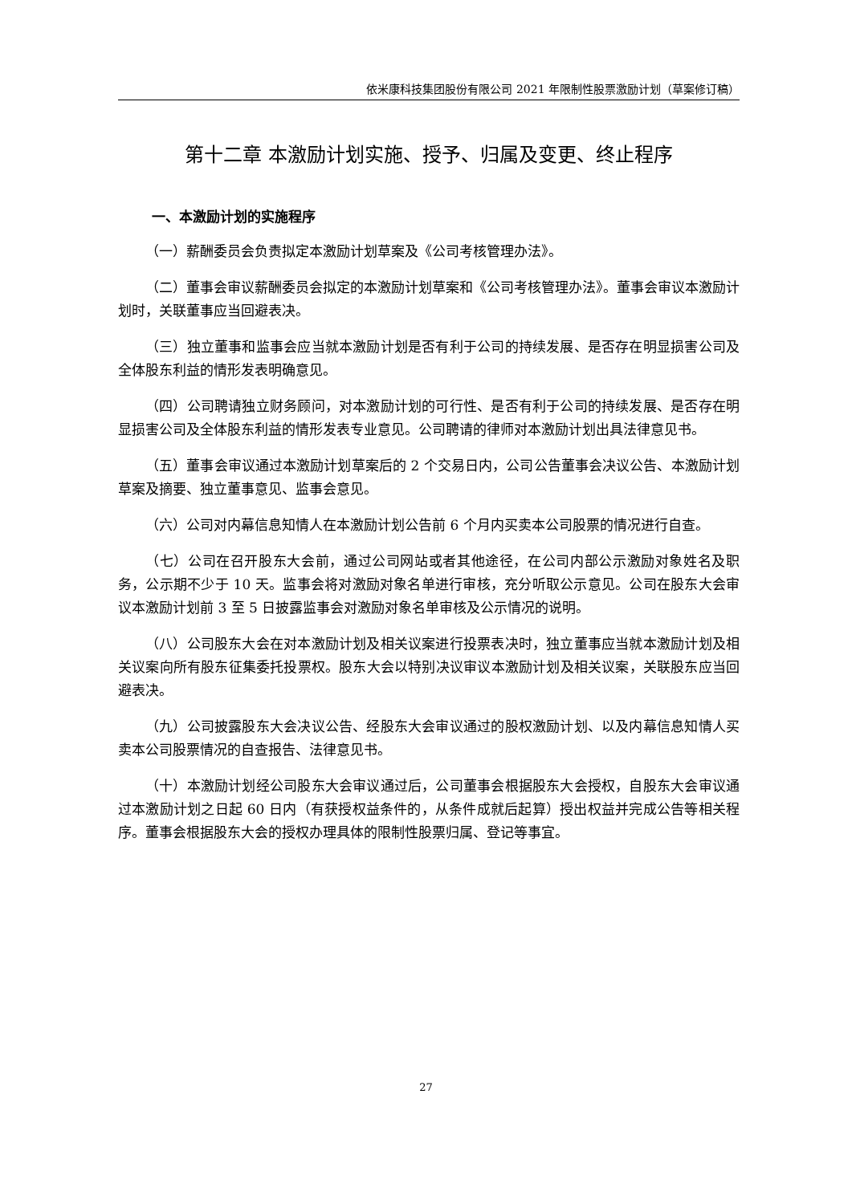依米康科技集团股份有限公司 2021 年限制性股票激励计划（草案修订稿）
第十二章 本激励计划实施、授予、归属及变更、终止程序
一、本激励计划的实施程序
（一）薪酬委员会负责拟定本激励计划草案及《公司考核管理办法》。
（二）董事会审议薪酬委员会拟定的本激励计划草案和《公司考核管理办法》。董事会审议本激励计划时，关联董事应当回避表决。
（三）独立董事和监事会应当就本激励计划是否有利于公司的持续发展、是否存在明显损害公司及全体股东利益的情形发表明确意见。
（四）公司聘请独立财务顾问，对本激励计划的可行性、是否有利于公司的持续发展、是否存在明显损害公司及全体股东利益的情形发表专业意见。公司聘请的律师对本激励计划出具法律意见书。
（五）董事会审议通过本激励计划草案后的 2 个交易日内，公司公告董事会决议公告、本激励计划草案及摘要、独立董事意见、监事会意见。
（六）公司对内幕信息知情人在本激励计划公告前 6 个月内买卖本公司股票的情况进行自查。
（七）公司在召开股东大会前，通过公司网站或者其他途径，在公司内部公示激励对象姓名及职务，公示期不少于 10 天。监事会将对激励对象名单进行审核，充分听取公示意见。公司在股东大会审议本激励计划前 3 至 5 日披露监事会对激励对象名单审核及公示情况的说明。
（八）公司股东大会在对本激励计划及相关议案进行投票表决时，独立董事应当就本激励计划及相关议案向所有股东征集委托投票权。股东大会以特别决议审议本激励计划及相关议案，关联股东应当回避表决。
（九）公司披露股东大会决议公告、经股东大会审议通过的股权激励计划、以及内幕信息知情人买卖本公司股票情况的自查报告、法律意见书。
（十）本激励计划经公司股东大会审议通过后，公司董事会根据股东大会授权，自股东大会审议通过本激励计划之日起 60 日内（有获授权益条件的，从条件成就后起算）授出权益并完成公告等相关程序。董事会根据股东大会的授权办理具体的限制性股票归属、登记等事宜。
27